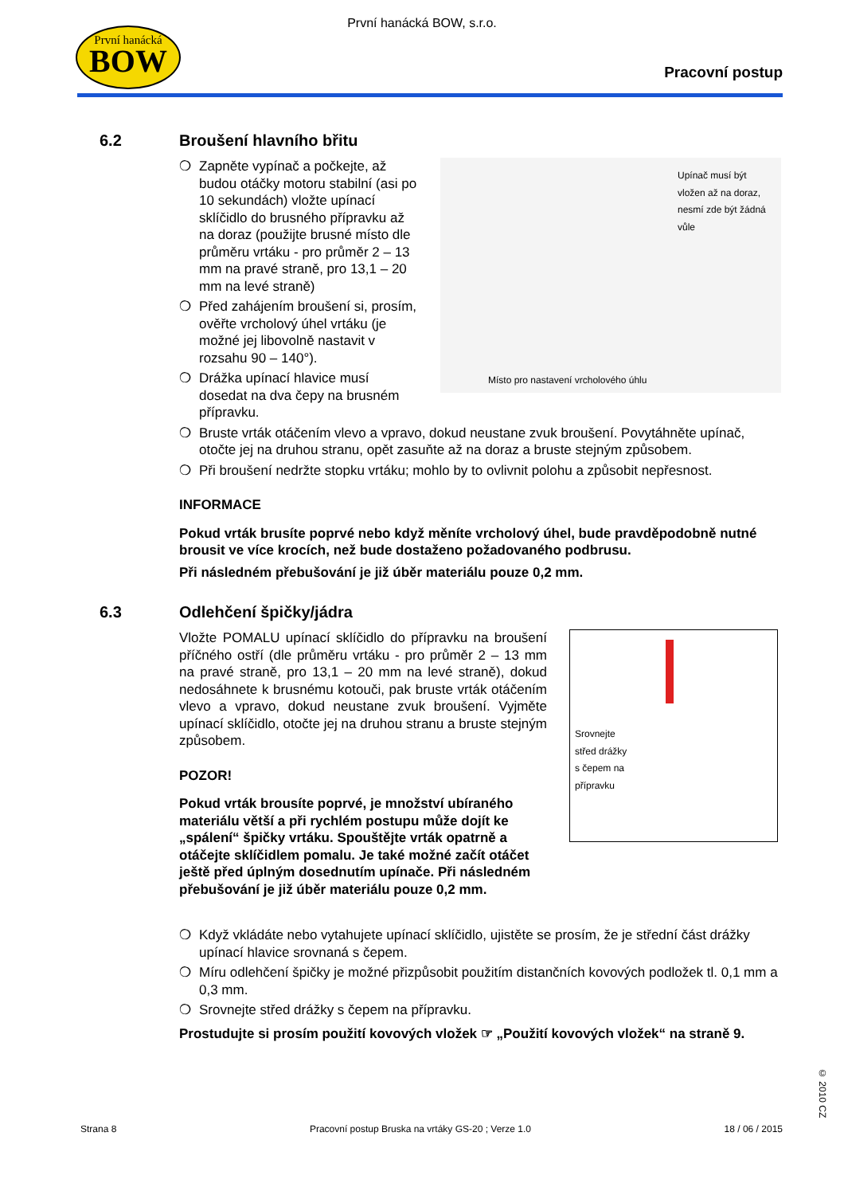První hanácká
BOW
První hanácká BOW, s.r.o.
Pracovní postup
6.2 Broušení hlavního břitu
❍ Zapněte vypínač a počkejte, až budou otáčky motoru stabilní (asi po 10 sekundách) vložte upínací sklíčidlo do brusného přípravku až na doraz (použijte brusné místo dle průměru vrtáku - pro průměr 2 – 13 mm na pravé straně, pro 13,1 – 20 mm na levé straně)
❍ Před zahájením broušení si, prosím, ověřte vrcholový úhel vrtáku (je možné jej libovolně nastavit v rozsahu 90 – 140°).
❍ Drážka upínací hlavice musí dosedat na dva čepy na brusném přípravku.
Upínač musí být vložen až na doraz, nesmí zde být žádná vůle
Místo pro nastavení vrcholového úhlu
❍ Bruste vrták otáčením vlevo a vpravo, dokud neustane zvuk broušení. Povytáhněte upínač, otočte jej na druhou stranu, opět zasuňte až na doraz a bruste stejným způsobem.
❍ Při broušení nedržte stopku vrtáku; mohlo by to ovlivnit polohu a způsobit nepřesnost.
INFORMACE
Pokud vrták brusíte poprvé nebo když měníte vrcholový úhel, bude pravděpodobně nutné brousit ve více krocích, než bude dostaženo požadovaného podbrusu.
Při následném přebušování je již úběr materiálu pouze 0,2 mm.
6.3 Odlehčení špičky/jádra
Vložte POMALU upínací sklíčidlo do přípravku na broušení příčného ostří (dle průměru vrtáku - pro průměr 2 – 13 mm na pravé straně, pro 13,1 – 20 mm na levé straně), dokud nedosáhnete k brusnému kotouči, pak bruste vrták otáčením vlevo a vpravo, dokud neustane zvuk broušení. Vyjměte upínací sklíčidlo, otočte jej na druhou stranu a bruste stejným způsobem.
POZOR!
Pokud vrták brousíte poprvé, je množství ubíraného materiálu větší a při rychlém postupu může dojít ke „spálení“ špičky vrtáku. Spouštějte vrták opatrně a otáčejte sklíčidlem pomalu. Je také možné začít otáčet ještě před úplným dosednutím upínače. Při následném přebušování je již úběr materiálu pouze 0,2 mm.
Srovnejte
střed drážky
s čepem na
přípravku
❍ Když vkládáte nebo vytahujete upínací sklíčidlo, ujistěte se prosím, že je střední část drážky upínací hlavice srovnaná s čepem.
❍ Míru odlehčení špičky je možné přizpůsobit použitím distančních kovových podložek tl. 0,1 mm a 0,3 mm.
❍ Srovnejte střed drážky s čepem na přípravku.
Prostudujte si prosím použití kovových vložek ☞ „Použití kovových vložek“ na straně 9.
© 2010 CZ
Strana 8 Pracovní postup Bruska na vrtáky GS-20 ; Verze 1.0 18 / 06 / 2015